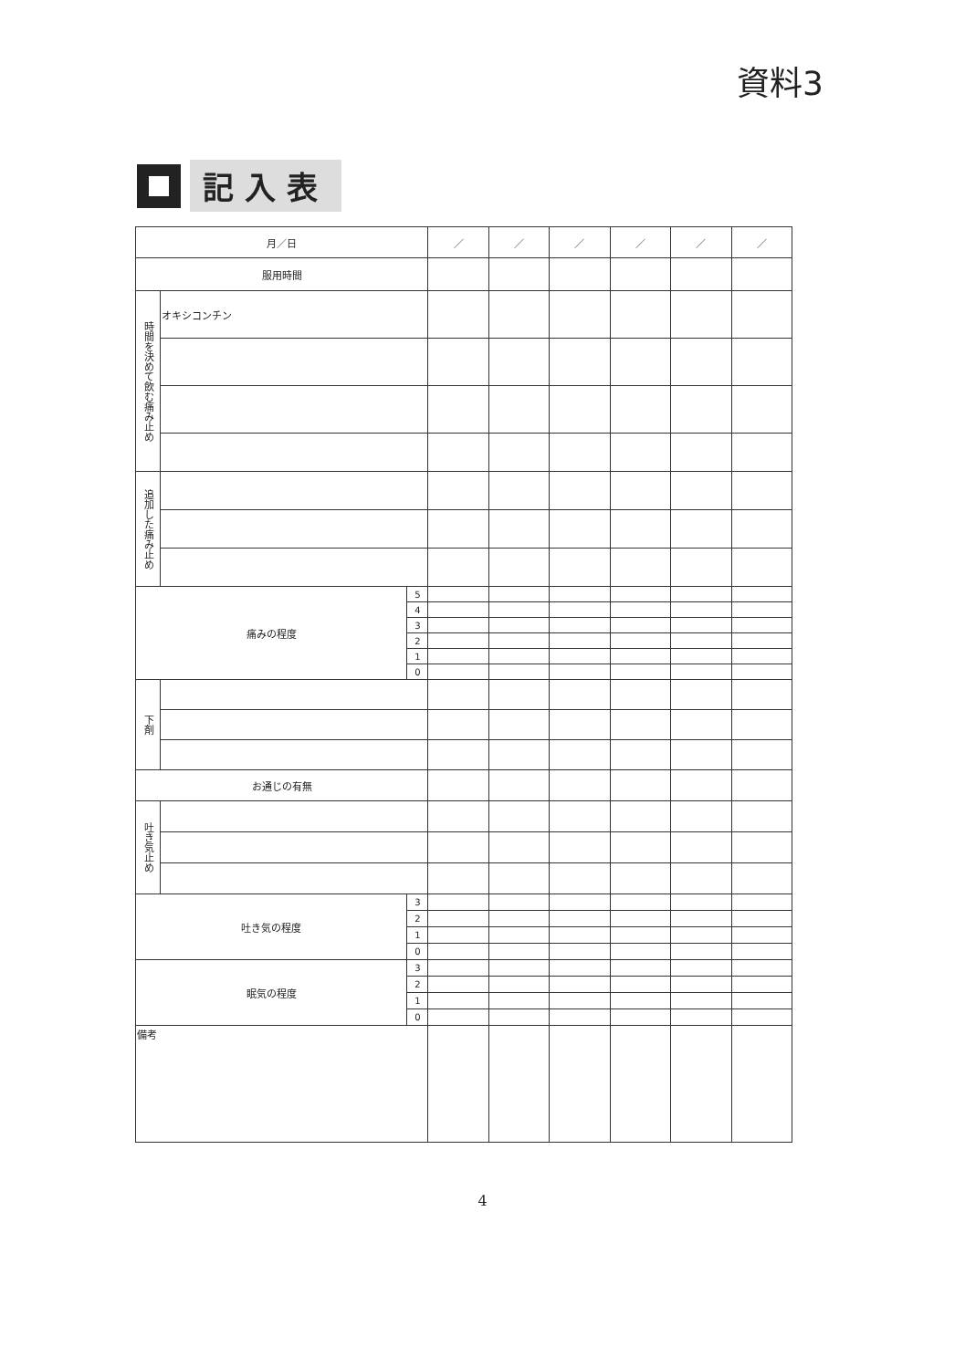資料3
記入表
| 月／日 | | | ／ | ／ | ／ | ／ | ／ | ／ |
| 服用時間 | | | | | | | | |
| 時間を決めて飲む痛み止め | オキシコンチン | | | | | | | |
| 追加した痛み止め | | | | | | | | |
| 痛みの程度 | | 5 | | | | | | |
| | | 4 | | | | | | |
| | | 3 | | | | | | |
| | | 2 | | | | | | |
| | | 1 | | | | | | |
| | | 0 | | | | | | |
| 下剤 | | | | | | | | |
| お通じの有無 | | | | | | | | |
| 吐き気止め | | | | | | | | |
| 吐き気の程度 | | 3 | | | | | | |
| | | 2 | | | | | | |
| | | 1 | | | | | | |
| | | 0 | | | | | | |
| 眠気の程度 | | 3 | | | | | | |
| | | 2 | | | | | | |
| | | 1 | | | | | | |
| | | 0 | | | | | | |
| 備考 | | | | | | | | |
4